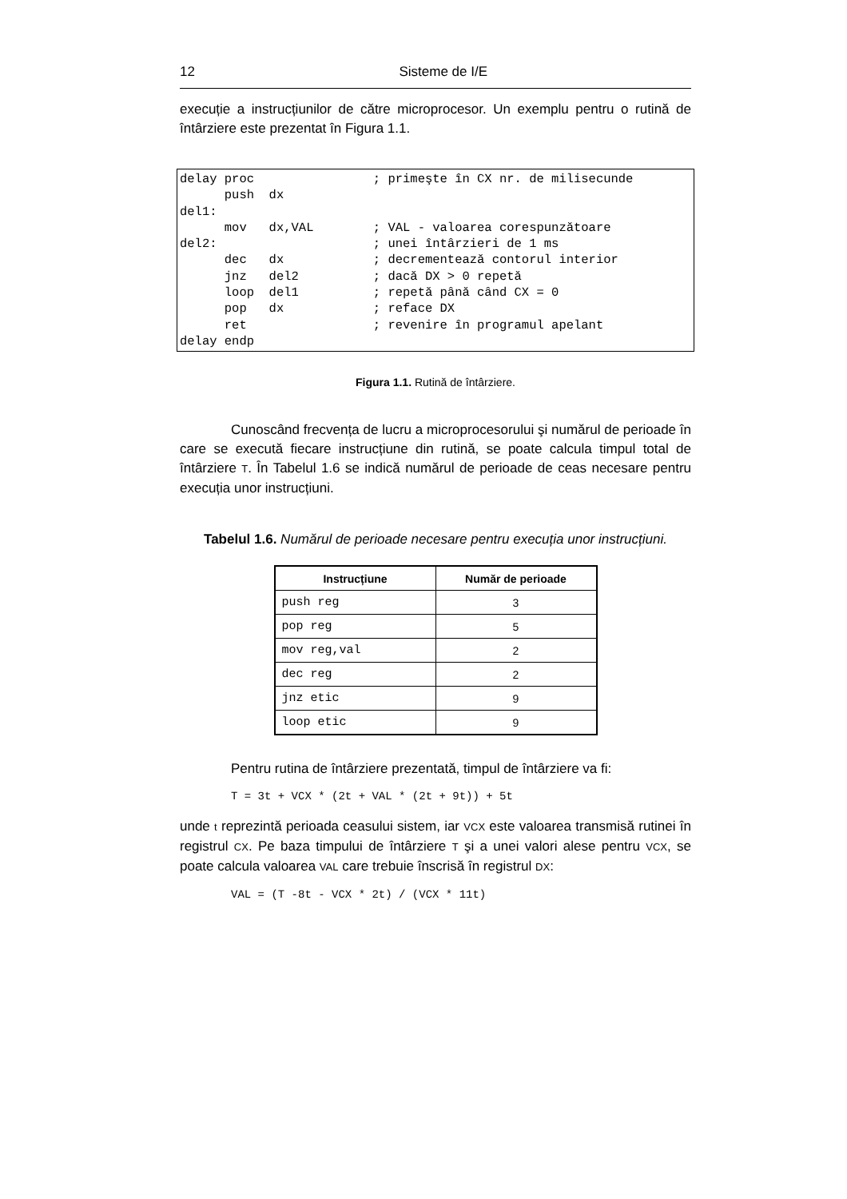12 Sisteme de I/E
execuție a instrucțiunilor de către microprocesor. Un exemplu pentru o rutină de întârziere este prezentat în Figura 1.1.
delay proc                ; primeşte în CX nr. de milisecunde
      push  dx
del1:
      mov   dx,VAL        ; VAL - valoarea corespunzătoare
del2:                     ; unei întârzieri de 1 ms
      dec   dx            ; decrementează contorul interior
      jnz   del2          ; dacă DX > 0 repetă
      loop  del1          ; repetă până când CX = 0
      pop   dx            ; reface DX
      ret                 ; revenire în programul apelant
delay endp
Figura 1.1. Rutină de întârziere.
Cunoscând frecvența de lucru a microprocesorului şi numărul de perioade în care se execută fiecare instrucțiune din rutină, se poate calcula timpul total de întârziere T. În Tabelul 1.6 se indică numărul de perioade de ceas necesare pentru execuția unor instrucțiuni.
Tabelul 1.6. Numărul de perioade necesare pentru execuția unor instrucțiuni.
| Instrucțiune | Număr de perioade |
| --- | --- |
| push reg | 3 |
| pop reg | 5 |
| mov reg,val | 2 |
| dec reg | 2 |
| jnz etic | 9 |
| loop etic | 9 |
Pentru rutina de întârziere prezentată, timpul de întârziere va fi:
T = 3t + VCX * (2t + VAL * (2t + 9t)) + 5t
unde t reprezintă perioada ceasului sistem, iar VCX este valoarea transmisă rutinei în registrul CX. Pe baza timpului de întârziere T şi a unei valori alese pentru VCX, se poate calcula valoarea VAL care trebuie înscrisă în registrul DX:
VAL = (T -8t - VCX * 2t) / (VCX * 11t)